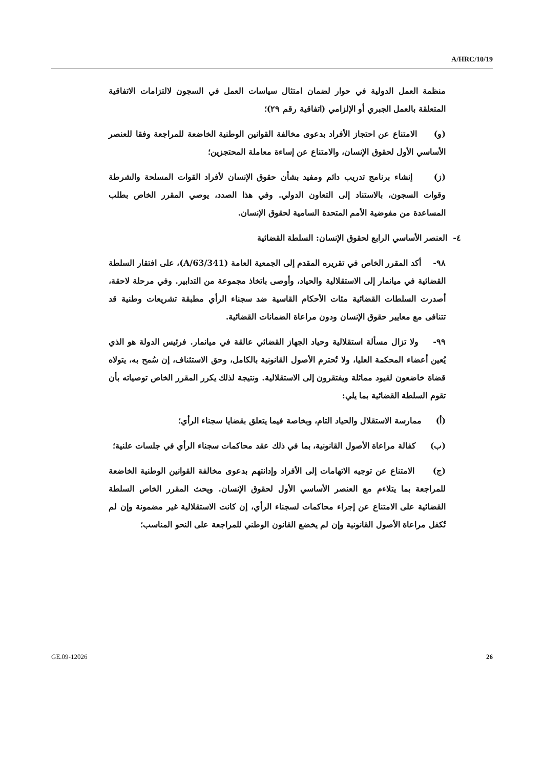A/HRC/10/19
منظمة العمل الدولية في حوار لضمان امتثال سياسات العمل في السجون لالتزامات الاتفاقية المتعلقة بالعمل الجبري أو الإلزامي (اتفاقية رقم ٢٩)؛
(و) الامتناع عن احتجاز الأفراد بدعوى مخالفة القوانين الوطنية الخاضعة للمراجعة وفقا للعنصر الأساسي الأول لحقوق الإنسان، والامتناع عن إساءة معاملة المحتجزين؛
(ز) إنشاء برنامج تدريب دائم ومفيد بشأن حقوق الإنسان لأفراد القوات المسلحة والشرطة وقوات السجون، بالاستناد إلى التعاون الدولي. وفي هذا الصدد، يوصي المقرر الخاص بطلب المساعدة من مفوضية الأمم المتحدة السامية لحقوق الإنسان.
٤- العنصر الأساسي الرابع لحقوق الإنسان: السلطة القضائية
٩٨- أكد المقرر الخاص في تقريره المقدم إلى الجمعية العامة (A/63/341)، على افتقار السلطة القضائية في ميانمار إلى الاستقلالية والحياد، وأوصى باتخاذ مجموعة من التدابير. وفي مرحلة لاحقة، أصدرت السلطات القضائية مئات الأحكام القاسية ضد سجناء الرأي مطبقة تشريعات وطنية قد تتنافى مع معايير حقوق الإنسان ودون مراعاة الضمانات القضائية.
٩٩- ولا تزال مسألة استقلالية وحياد الجهاز القضائي عالقة في ميانمار. فرئيس الدولة هو الذي يُعين أعضاء المحكمة العليا، ولا تُحترم الأصول القانونية بالكامل، وحق الاستئناف، إن سُمح به، يتولاه قضاة خاضعون لقيود مماثلة ويفتقرون إلى الاستقلالية. ونتيجة لذلك يكرر المقرر الخاص توصياته بأن تقوم السلطة القضائية بما يلي:
(أ) ممارسة الاستقلال والحياد التام، وبخاصة فيما يتعلق بقضايا سجناء الرأي؛
(ب) كفالة مراعاة الأصول القانونية، بما في ذلك عقد محاكمات سجناء الرأي في جلسات علنية؛
(ج) الامتناع عن توجيه الاتهامات إلى الأفراد وإدانتهم بدعوى مخالفة القوانين الوطنية الخاضعة للمراجعة بما يتلاءم مع العنصر الأساسي الأول لحقوق الإنسان. ويحث المقرر الخاص السلطة القضائية على الامتناع عن إجراء محاكمات لسجناء الرأي، إن كانت الاستقلالية غير مضمونة وإن لم تُكفل مراعاة الأصول القانونية وإن لم يخضع القانون الوطني للمراجعة على النحو المناسب؛
GE.09-12026 26